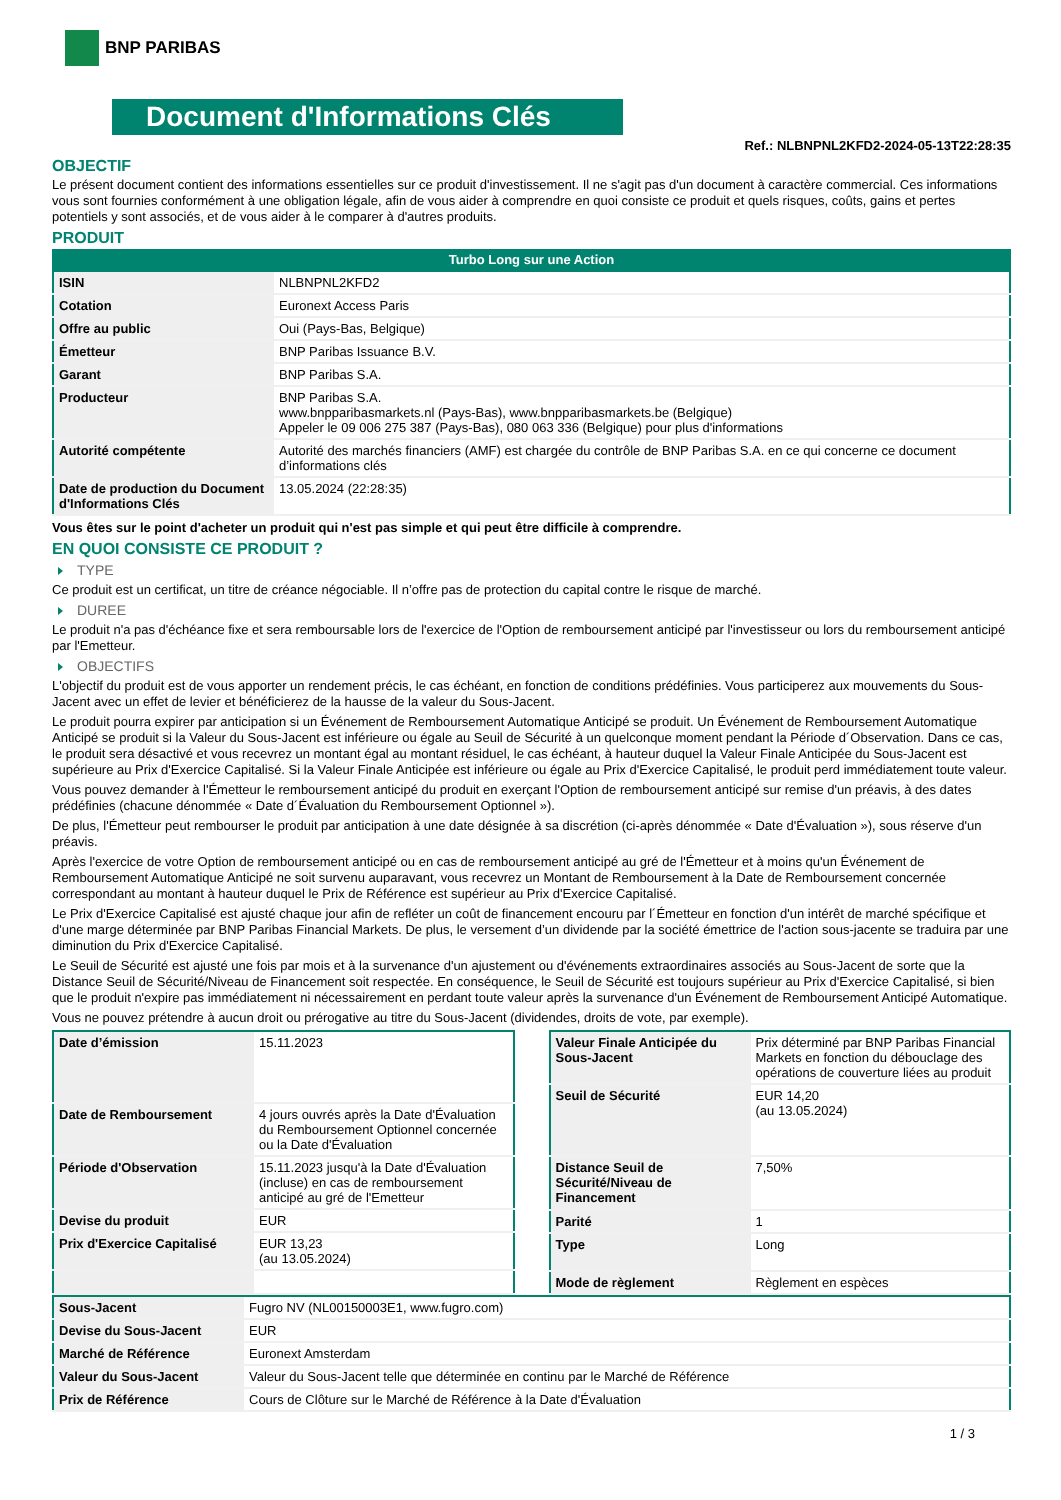BNP PARIBAS
Document d'Informations Clés
Ref.: NLBNPNL2KFD2-2024-05-13T22:28:35
OBJECTIF
Le présent document contient des informations essentielles sur ce produit d'investissement. Il ne s'agit pas d'un document à caractère commercial. Ces informations vous sont fournies conformément à une obligation légale, afin de vous aider à comprendre en quoi consiste ce produit et quels risques, coûts, gains et pertes potentiels y sont associés, et de vous aider à le comparer à d'autres produits.
PRODUIT
Turbo Long sur une Action
| ISIN | NLBNPNL2KFD2 |
| Cotation | Euronext Access Paris |
| Offre au public | Oui (Pays-Bas, Belgique) |
| Émetteur | BNP Paribas Issuance B.V. |
| Garant | BNP Paribas S.A. |
| Producteur | BNP Paribas S.A. www.bnpparibasmarkets.nl (Pays-Bas), www.bnpparibasmarkets.be (Belgique) Appeler le 09 006 275 387 (Pays-Bas), 080 063 336 (Belgique) pour plus d'informations |
| Autorité compétente | Autorité des marchés financiers (AMF) est chargée du contrôle de BNP Paribas S.A. en ce qui concerne ce document d’informations clés |
| Date de production du Document d'Informations Clés | 13.05.2024 (22:28:35) |
Vous êtes sur le point d'acheter un produit qui n'est pas simple et qui peut être difficile à comprendre.
EN QUOI CONSISTE CE PRODUIT ?
TYPE
Ce produit est un certificat, un titre de créance négociable. Il n’offre pas de protection du capital contre le risque de marché.
DUREE
Le produit n'a pas d'échéance fixe et sera remboursable lors de l'exercice de l'Option de remboursement anticipé par l'investisseur ou lors du remboursement anticipé par l'Emetteur.
OBJECTIFS
L'objectif du produit est de vous apporter un rendement précis, le cas échéant, en fonction de conditions prédéfinies. Vous participerez aux mouvements du Sous-Jacent avec un effet de levier et bénéficierez de la hausse de la valeur du Sous-Jacent.
Le produit pourra expirer par anticipation si un Événement de Remboursement Automatique Anticipé se produit. Un Événement de Remboursement Automatique Anticipé se produit si la Valeur du Sous-Jacent est inférieure ou égale au Seuil de Sécurité à un quelconque moment pendant la Période d´Observation. Dans ce cas, le produit sera désactivé et vous recevrez un montant égal au montant résiduel, le cas échéant, à hauteur duquel la Valeur Finale Anticipée du Sous-Jacent est supérieure au Prix d'Exercice Capitalisé. Si la Valeur Finale Anticipée est inférieure ou égale au Prix d'Exercice Capitalisé, le produit perd immédiatement toute valeur.
Vous pouvez demander à l'Émetteur le remboursement anticipé du produit en exerçant l'Option de remboursement anticipé sur remise d'un préavis, à des dates prédéfinies (chacune dénommée « Date d´Évaluation du Remboursement Optionnel »).
De plus, l'Émetteur peut rembourser le produit par anticipation à une date désignée à sa discrétion (ci-après dénommée « Date d'Évaluation »), sous réserve d'un préavis.
Après l'exercice de votre Option de remboursement anticipé ou en cas de remboursement anticipé au gré de l'Émetteur et à moins qu'un Événement de Remboursement Automatique Anticipé ne soit survenu auparavant, vous recevrez un Montant de Remboursement à la Date de Remboursement concernée correspondant au montant à hauteur duquel le Prix de Référence est supérieur au Prix d'Exercice Capitalisé.
Le Prix d'Exercice Capitalisé est ajusté chaque jour afin de refléter un coût de financement encouru par l´Émetteur en fonction d'un intérêt de marché spécifique et d'une marge déterminée par BNP Paribas Financial Markets. De plus, le versement d’un dividende par la société émettrice de l'action sous-jacente se traduira par une diminution du Prix d'Exercice Capitalisé.
Le Seuil de Sécurité est ajusté une fois par mois et à la survenance d'un ajustement ou d'événements extraordinaires associés au Sous-Jacent de sorte que la Distance Seuil de Sécurité/Niveau de Financement soit respectée. En conséquence, le Seuil de Sécurité est toujours supérieur au Prix d'Exercice Capitalisé, si bien que le produit n'expire pas immédiatement ni nécessairement en perdant toute valeur après la survenance d'un Événement de Remboursement Anticipé Automatique.
Vous ne pouvez prétendre à aucun droit ou prérogative au titre du Sous-Jacent (dividendes, droits de vote, par exemple).
| Date d’émission | 15.11.2023 |
| Date de Remboursement | 4 jours ouvrés après la Date d'Évaluation du Remboursement Optionnel concernée ou la Date d'Évaluation |
| Période d'Observation | 15.11.2023 jusqu'à la Date d'Évaluation (incluse) en cas de remboursement anticipé au gré de l'Emetteur |
| Devise du produit | EUR |
| Prix d'Exercice Capitalisé | EUR 13,23 (au 13.05.2024) |
| Valeur Finale Anticipée du Sous-Jacent | Prix déterminé par BNP Paribas Financial Markets en fonction du débouclage des opérations de couverture liées au produit |
| Seuil de Sécurité | EUR 14,20 (au 13.05.2024) |
| Distance Seuil de Sécurité/Niveau de Financement | 7,50% |
| Parité | 1 |
| Type | Long |
| Mode de règlement | Règlement en espèces |
| Sous-Jacent | Fugro NV (NL00150003E1, www.fugro.com) |
| Devise du Sous-Jacent | EUR |
| Marché de Référence | Euronext Amsterdam |
| Valeur du Sous-Jacent | Valeur du Sous-Jacent telle que déterminée en continu par le Marché de Référence |
| Prix de Référence | Cours de Clôture sur le Marché de Référence à la Date d'Évaluation |
1 / 3